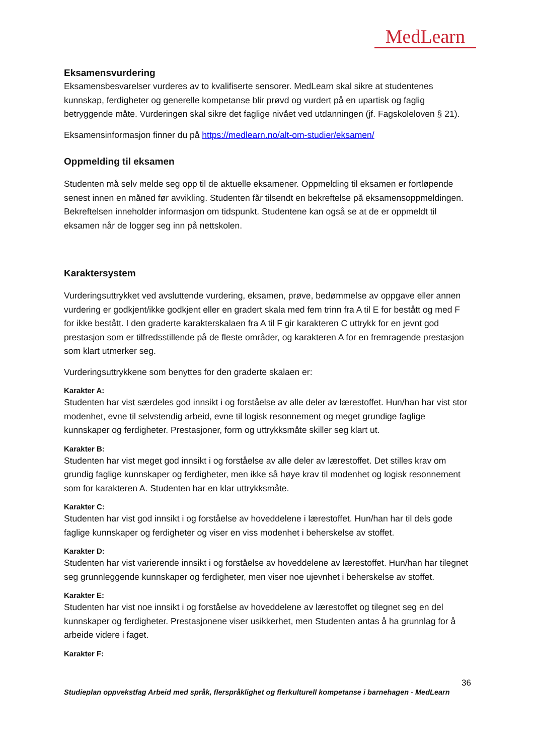MedLearn
Eksamensvurdering
Eksamensbesvarelser vurderes av to kvalifiserte sensorer. MedLearn skal sikre at studentenes kunnskap, ferdigheter og generelle kompetanse blir prøvd og vurdert på en upartisk og faglig betryggende måte. Vurderingen skal sikre det faglige nivået ved utdanningen (jf. Fagskoleloven § 21).
Eksamensinformasjon finner du på https://medlearn.no/alt-om-studier/eksamen/
Oppmelding til eksamen
Studenten må selv melde seg opp til de aktuelle eksamener. Oppmelding til eksamen er fortløpende senest innen en måned før avvikling. Studenten får tilsendt en bekreftelse på eksamensoppmeldingen. Bekreftelsen inneholder informasjon om tidspunkt. Studentene kan også se at de er oppmeldt til eksamen når de logger seg inn på nettskolen.
Karaktersystem
Vurderingsuttrykket ved avsluttende vurdering, eksamen, prøve, bedømmelse av oppgave eller annen vurdering er godkjent/ikke godkjent eller en gradert skala med fem trinn fra A til E for bestått og med F for ikke bestått. I den graderte karakterskalaen fra A til F gir karakteren C uttrykk for en jevnt god prestasjon som er tilfredsstillende på de fleste områder, og karakteren A for en fremragende prestasjon som klart utmerker seg.
Vurderingsuttrykkene som benyttes for den graderte skalaen er:
Karakter A:
Studenten har vist særdeles god innsikt i og forståelse av alle deler av lærestoffet. Hun/han har vist stor modenhet, evne til selvstendig arbeid, evne til logisk resonnement og meget grundige faglige kunnskaper og ferdigheter. Prestasjoner, form og uttrykksmåte skiller seg klart ut.
Karakter B:
Studenten har vist meget god innsikt i og forståelse av alle deler av lærestoffet. Det stilles krav om grundig faglige kunnskaper og ferdigheter, men ikke så høye krav til modenhet og logisk resonnement som for karakteren A. Studenten har en klar uttrykksmåte.
Karakter C:
Studenten har vist god innsikt i og forståelse av hoveddelene i lærestoffet. Hun/han har til dels gode faglige kunnskaper og ferdigheter og viser en viss modenhet i beherskelse av stoffet.
Karakter D:
Studenten har vist varierende innsikt i og forståelse av hoveddelene av lærestoffet. Hun/han har tilegnet seg grunnleggende kunnskaper og ferdigheter, men viser noe ujevnhet i beherskelse av stoffet.
Karakter E:
Studenten har vist noe innsikt i og forståelse av hoveddelene av lærestoffet og tilegnet seg en del kunnskaper og ferdigheter. Prestasjonene viser usikkerhet, men Studenten antas å ha grunnlag for å arbeide videre i faget.
Karakter F:
36
Studieplan oppvekstfag Arbeid med språk, flerspråklighet og flerkulturell kompetanse i barnehagen - MedLearn